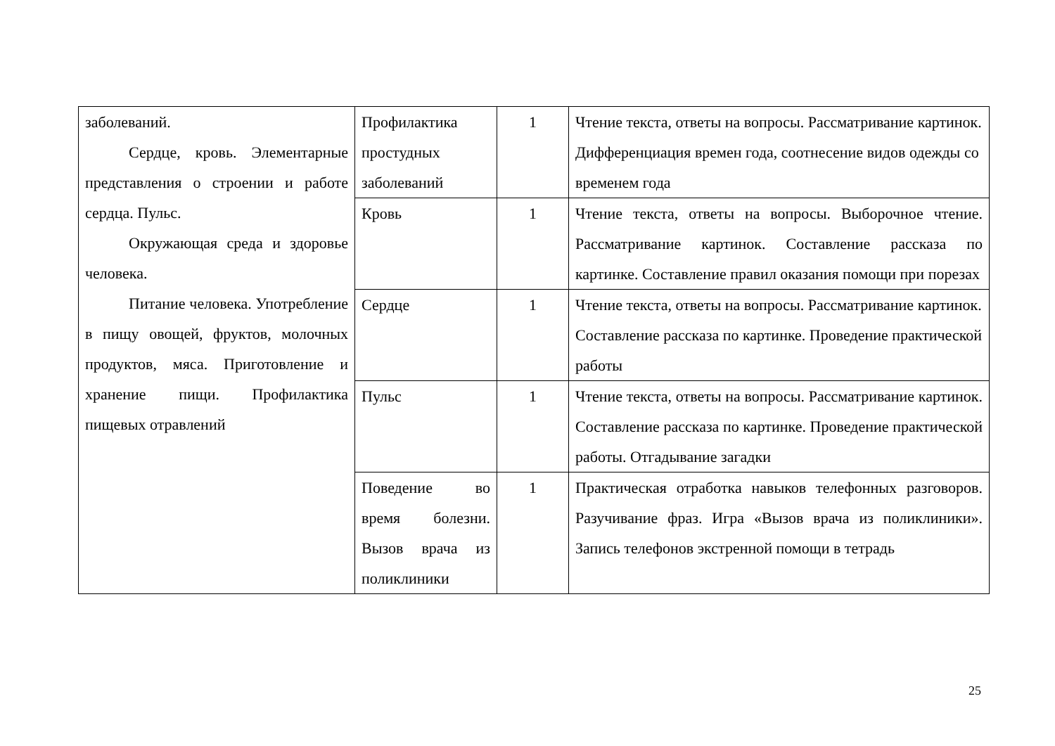| заболеваний. Сердце, кровь. Элементарные представления о строении и работе сердца. Пульс. Окружающая среда и здоровье человека. Питание человека. Употребление в пищу овощей, фруктов, молочных продуктов, мяса. Приготовление и хранение пищи. Профилактика пищевых отравлений | Профилактика простудных заболеваний | 1 | Чтение текста, ответы на вопросы. Рассматривание картинок. Дифференциация времен года, соотнесение видов одежды со временем года |
| | Кровь | 1 | Чтение текста, ответы на вопросы. Выборочное чтение. Рассматривание картинок. Составление рассказа по картинке. Составление правил оказания помощи при порезах |
| | Сердце | 1 | Чтение текста, ответы на вопросы. Рассматривание картинок. Составление рассказа по картинке. Проведение практической работы |
| | Пульс | 1 | Чтение текста, ответы на вопросы. Рассматривание картинок. Составление рассказа по картинке. Проведение практической работы. Отгадывание загадки |
| | Поведение во время болезни. Вызов врача из поликлиники | 1 | Практическая отработка навыков телефонных разговоров. Разучивание фраз. Игра «Вызов врача из поликлиники». Запись телефонов экстренной помощи в тетрадь |
25